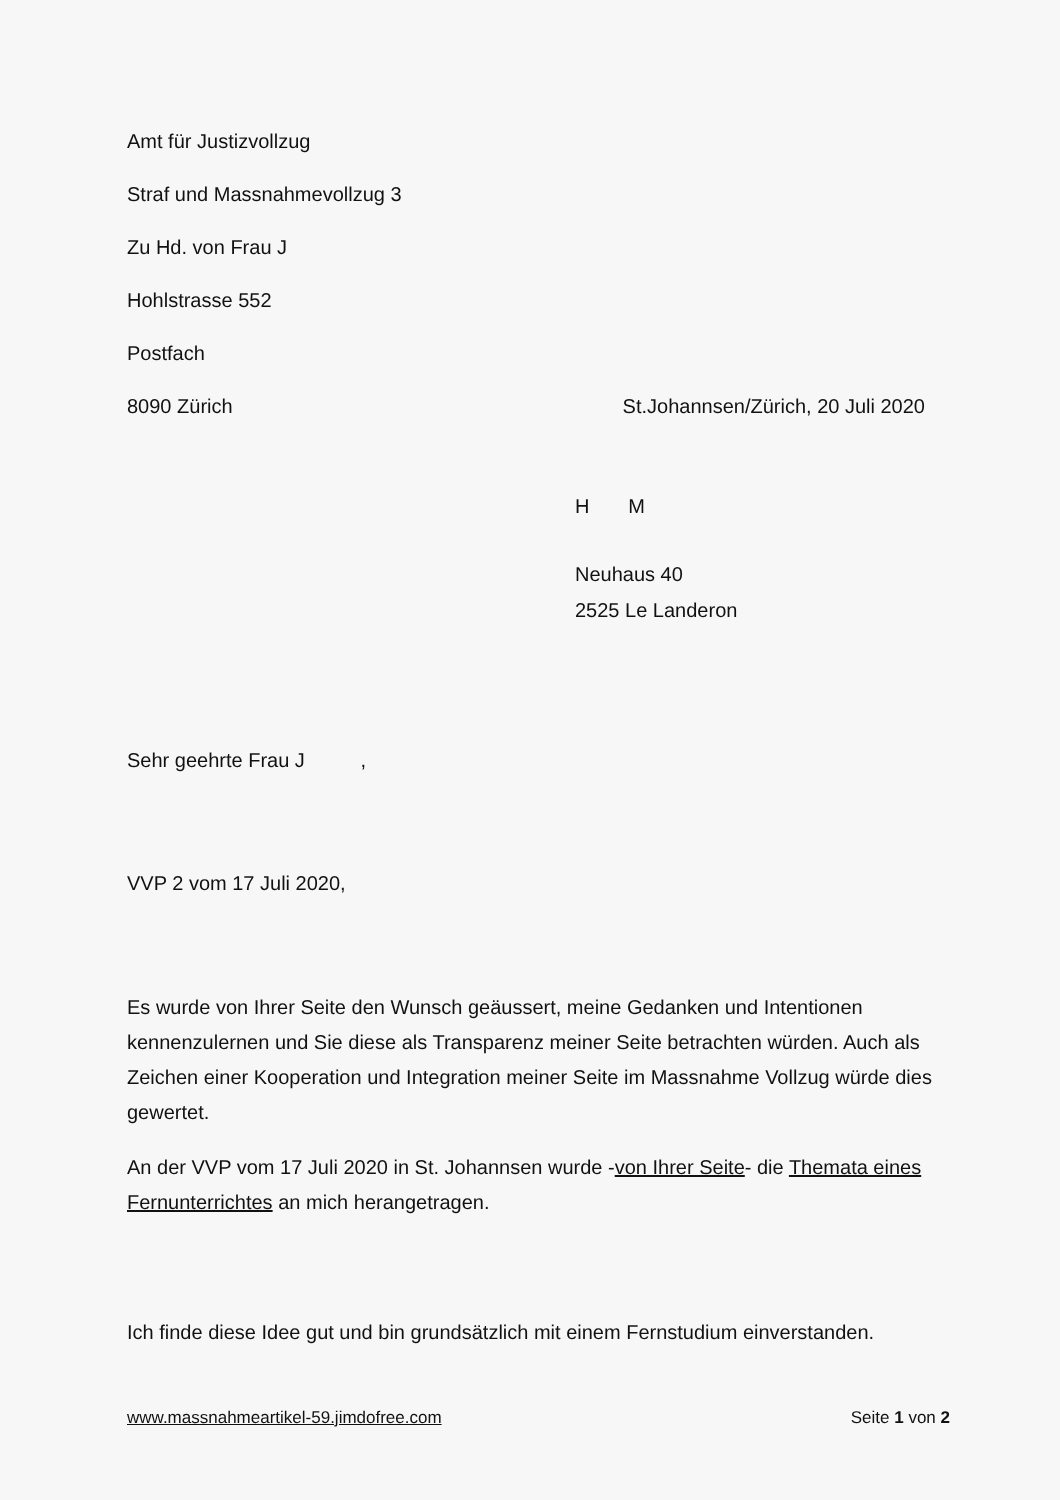Amt für Justizvollzug
Straf und Massnahmevollzug 3
Zu Hd. von Frau J
Hohlstrasse 552
Postfach
8090 Zürich St.Johannsen/Zürich, 20 Juli 2020
H M
Neuhaus 40
2525 Le Landeron
Sehr geehrte Frau J ,
VVP 2 vom 17 Juli 2020,
Es wurde von Ihrer Seite den Wunsch geäussert, meine Gedanken und Intentionen kennenzulernen und Sie diese als Transparenz meiner Seite betrachten würden. Auch als Zeichen einer Kooperation und Integration meiner Seite im Massnahme Vollzug würde dies gewertet.
An der VVP vom 17 Juli 2020 in St. Johannsen wurde -von Ihrer Seite- die Themata eines Fernunterrichtes an mich herangetragen.
Ich finde diese Idee gut und bin grundsätzlich mit einem Fernstudium einverstanden.
www.massnahmeartikel-59.jimdofree.com Seite 1 von 2